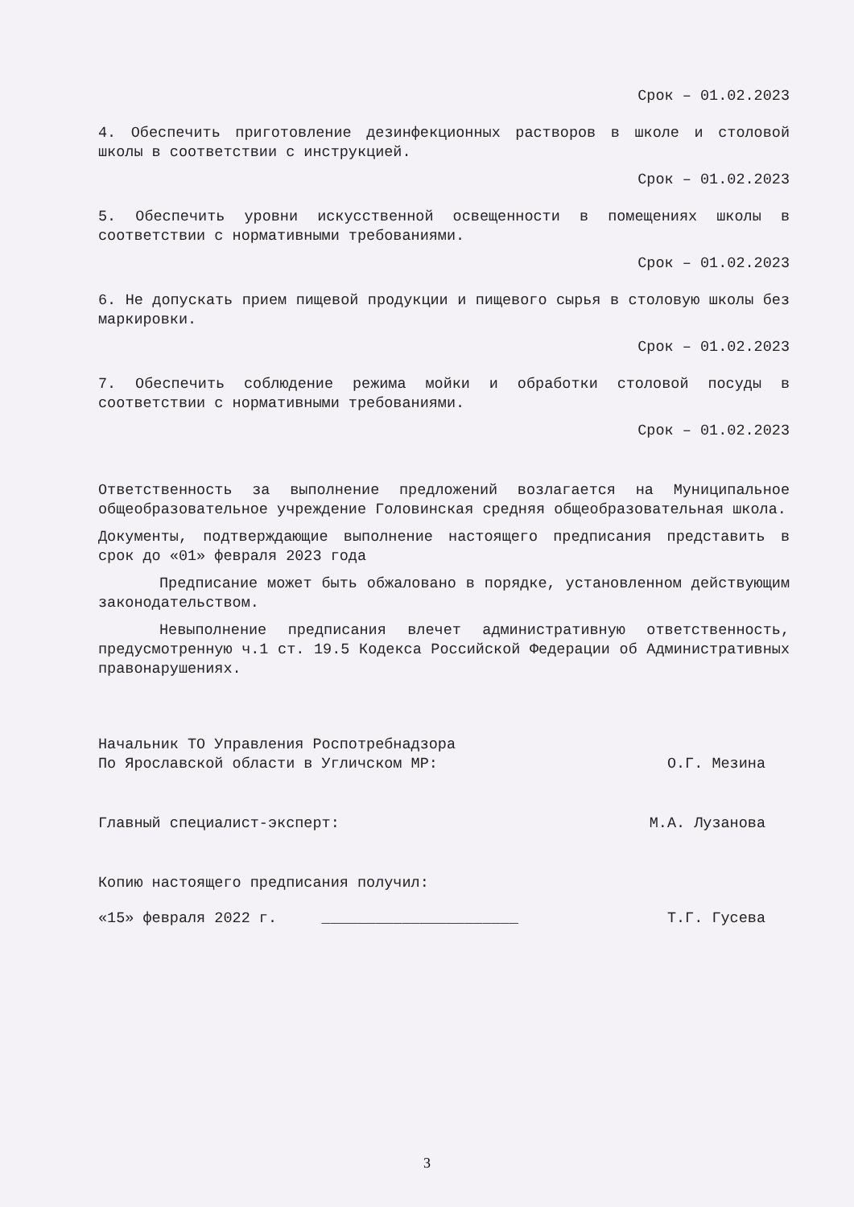Срок – 01.02.2023
4. Обеспечить приготовление дезинфекционных растворов в школе и столовой школы в соответствии с инструкцией.
Срок – 01.02.2023
5. Обеспечить уровни искусственной освещенности в помещениях школы в соответствии с нормативными требованиями.
Срок – 01.02.2023
6. Не допускать прием пищевой продукции и пищевого сырья в столовую школы без маркировки.
Срок – 01.02.2023
7. Обеспечить соблюдение режима мойки и обработки столовой посуды в соответствии с нормативными требованиями.
Срок – 01.02.2023
Ответственность за выполнение предложений возлагается на Муниципальное общеобразовательное учреждение Головинская средняя общеобразовательная школа.
Документы, подтверждающие выполнение настоящего предписания представить в срок до «01» февраля 2023 года
Предписание может быть обжаловано в порядке, установленном действующим законодательством.
Невыполнение предписания влечет административную ответственность, предусмотренную ч.1 ст. 19.5 Кодекса Российской Федерации об Административных правонарушениях.
Начальник ТО Управления Роспотребнадзора
По Ярославской области в Угличском МР: О.Г. Мезина
Главный специалист-эксперт: М.А. Лузанова
Копию настоящего предписания получил:
«15» февраля 2022 г. ______________________ Т.Г. Гусева
3